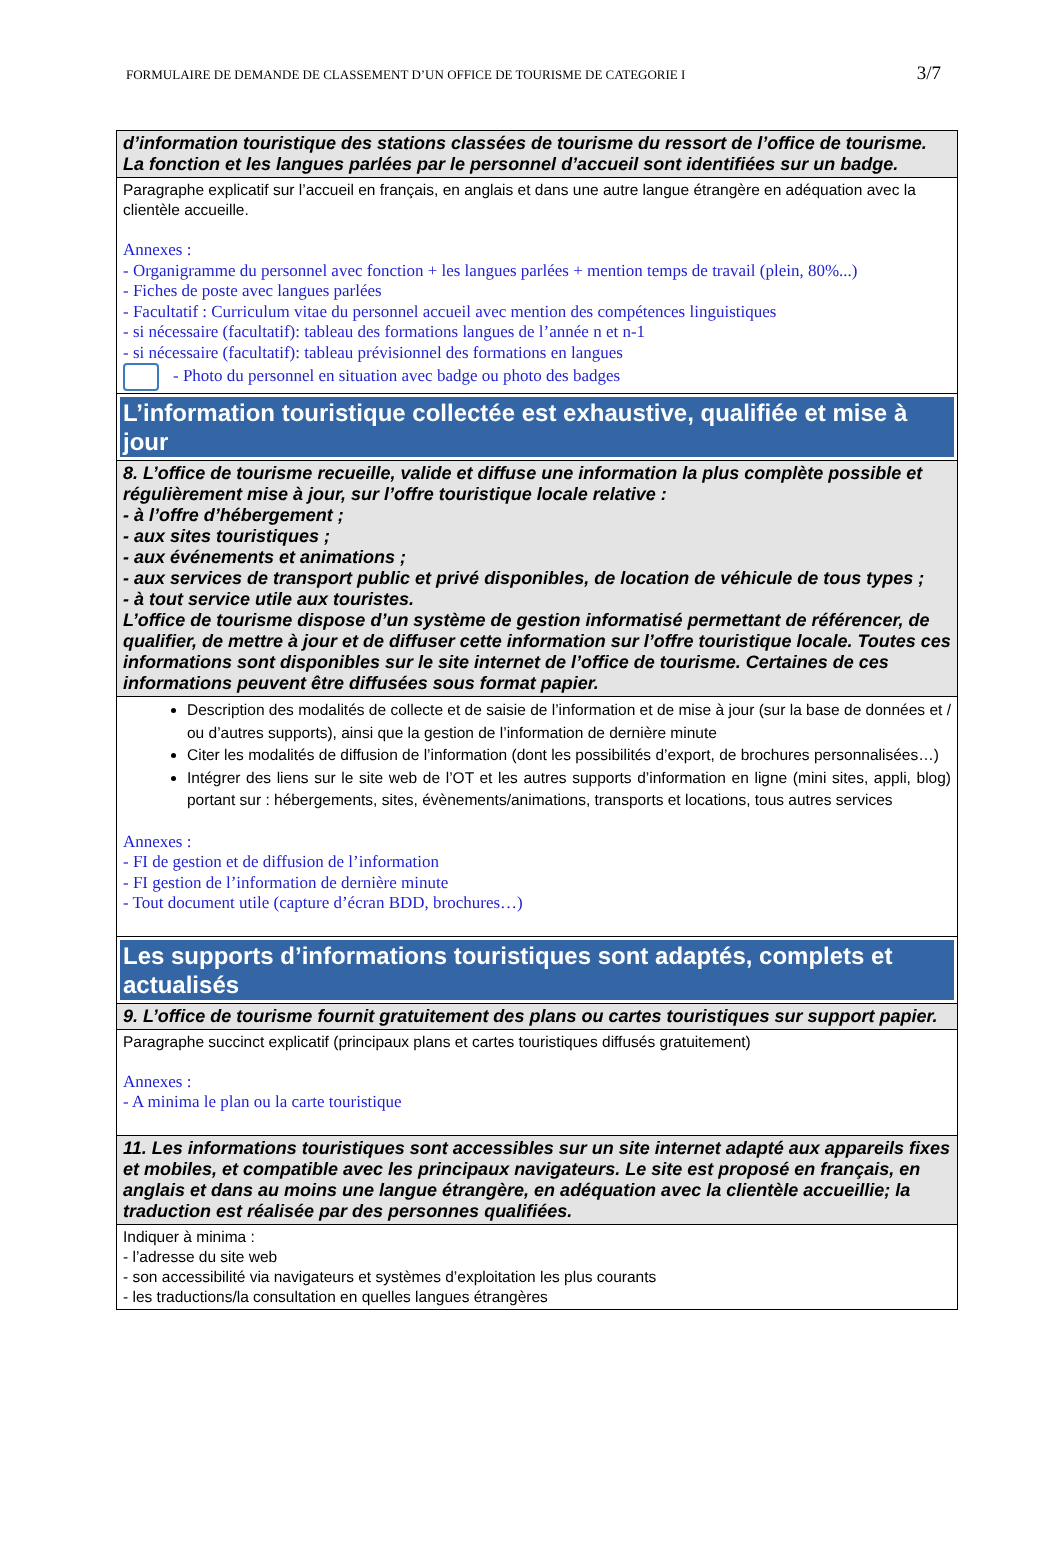FORMULAIRE DE DEMANDE DE CLASSEMENT D’UN OFFICE DE TOURISME DE CATEGORIE I 3/7
| d’information touristique des stations classées de tourisme du ressort de l’office de tourisme. La fonction et les langues parlées par le personnel d’accueil sont identifiées sur un badge. |
| Paragraphe explicatif sur l’accueil en français, en anglais et dans une autre langue étrangère en adéquation avec la clientèle accueille. Annexes : - Organigramme du personnel avec fonction + les langues parlées + mention temps de travail (plein, 80%...) - Fiches de poste avec langues parlées - Facultatif : Curriculum vitae du personnel accueil avec mention des compétences linguistiques - si nécessaire (facultatif): tableau des formations langues de l’année n et n-1 - si nécessaire (facultatif): tableau prévisionnel des formations en langues - Photo du personnel en situation avec badge ou photo des badges |
| L’information touristique collectée est exhaustive, qualifiée et mise à jour |
| 8. L’office de tourisme recueille, valide et diffuse une information la plus complète possible et régulièrement mise à jour, sur l’offre touristique locale relative : - à l’offre d’hébergement ; - aux sites touristiques ; - aux événements et animations ; - aux services de transport public et privé disponibles, de location de véhicule de tous types ; - à tout service utile aux touristes. L’office de tourisme dispose d’un système de gestion informatisé permettant de référencer, de qualifier, de mettre à jour et de diffuser cette information sur l’offre touristique locale. Toutes ces informations sont disponibles sur le site internet de l’office de tourisme. Certaines de ces informations peuvent être diffusées sous format papier. |
| Description des modalités de collecte et de saisie de l’information et de mise à jour (sur la base de données et / ou d’autres supports), ainsi que la gestion de l’information de dernière minute Citer les modalités de diffusion de l’information (dont les possibilités d’export, de brochures personnalisées…) Intégrer des liens sur le site web de l’OT et les autres supports d’information en ligne (mini sites, appli, blog) portant sur : hébergements, sites, évènements/animations, transports et locations, tous autres services Annexes : - FI de gestion et de diffusion de l’information - FI gestion de l’information de dernière minute - Tout document utile (capture d’écran BDD, brochures…) |
| Les supports d’informations touristiques sont adaptés, complets et actualisés |
| 9. L’office de tourisme fournit gratuitement des plans ou cartes touristiques sur support papier. |
| Paragraphe succinct explicatif (principaux plans et cartes touristiques diffusés gratuitement) Annexes : - A minima le plan ou la carte touristique |
| 11. Les informations touristiques sont accessibles sur un site internet adapté aux appareils fixes et mobiles, et compatible avec les principaux navigateurs. Le site est proposé en français, en anglais et dans au moins une langue étrangère, en adéquation avec la clientèle accueillie; la traduction est réalisée par des personnes qualifiées. |
| Indiquer à minima : - l’adresse du site web - son accessibilité via navigateurs et systèmes d’exploitation les plus courants - les traductions/la consultation en quelles langues étrangères |